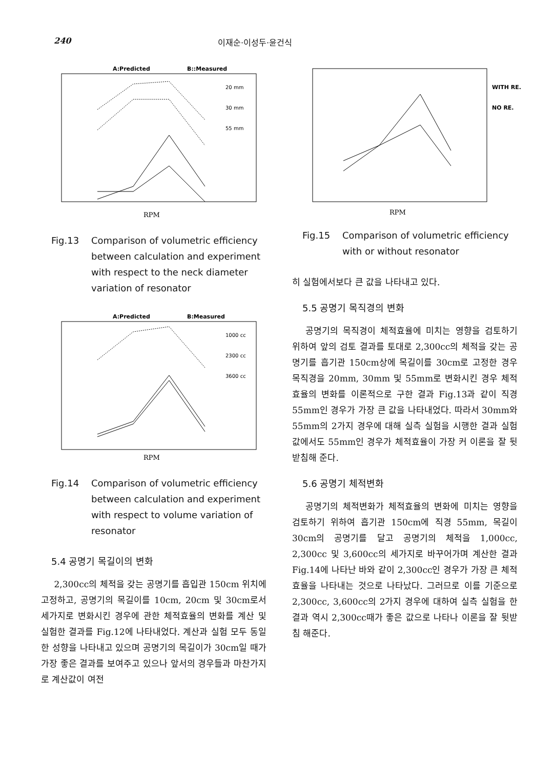240 이재순·이성두·윤건식
A:Predicted
B::Measured
RPM
20 mm
30 mm
55 mm
Fig.13 Comparison of volumetric efficiency between calculation and experiment with respect to the neck diameter variation of resonator
A:Predicted
B:Measured
RPM
1000 cc
2300 cc
3600 cc
Fig.14 Comparison of volumetric efficiency between calculation and experiment with respect to volume variation of resonator
5.4 공명기 목길이의 변화
2,300cc의 체적을 갖는 공명기를 흡입관 150cm 위치에 고정하고, 공명기의 목길이를 10cm, 20cm 및 30cm로서 세가지로 변화시킨 경우에 관한 체적효율의 변화를 계산 및 실험한 결과를 Fig.12에 나타내었다. 계산과 실험 모두 동일한 성향을 나타내고 있으며 공명기의 목길이가 30cm일 때가 가장 좋은 결과를 보여주고 있으나 앞서의 경우들과 마찬가지로 계산값이 여전
WITH RE.
NO RE.
RPM
Fig.15 Comparison of volumetric efficiency with or without resonator
히 실험에서보다 큰 값을 나타내고 있다.
5.5 공명기 목직경의 변화
공명기의 목직경이 체적효율에 미치는 영향을 검토하기 위하여 앞의 검토 결과를 토대로 2,300cc의 체적을 갖는 공명기를 흡기관 150cm상에 목길이를 30cm로 고정한 경우 목직경을 20mm, 30mm 및 55mm로 변화시킨 경우 체적효율의 변화를 이론적으로 구한 결과 Fig.13과 같이 직경 55mm인 경우가 가장 큰 값을 나타내었다. 따라서 30mm와 55mm의 2가지 경우에 대해 실측 실험을 시행한 결과 실험값에서도 55mm인 경우가 체적효율이 가장 커 이론을 잘 뒷 받침해 준다.
5.6 공명기 체적변화
공명기의 체적변화가 체적효율의 변화에 미치는 영향을 검토하기 위하여 흡기관 150cm에 직경 55mm, 목길이 30cm의 공명기를 달고 공명기의 체적을 1,000cc, 2,300cc 및 3,600cc의 세가지로 바꾸어가며 계산한 결과 Fig.14에 나타난 바와 같이 2,300cc인 경우가 가장 큰 체적효율을 나타내는 것으로 나타났다. 그러므로 이를 기준으로 2,300cc, 3,600cc의 2가지 경우에 대하여 실측 실험을 한 결과 역시 2,300cc때가 좋은 값으로 나타나 이론을 잘 뒷받침 해준다.